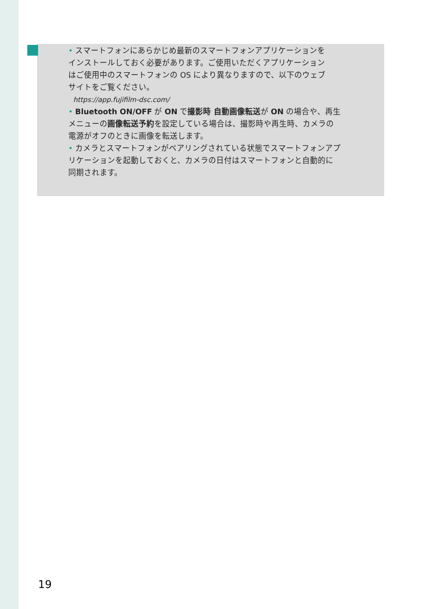• スマートフォンにあらかじめ最新のスマートフォンアプリケーションを
インストールしておく必要があります。ご使用いただくアプリケーション
はご使用中のスマートフォンの OS により異なりますので、以下のウェブ
サイトをご覧ください。
https://app.fujifilm-dsc.com/
• Bluetooth ON/OFF が ON で撮影時 自動画像転送が ON の場合や、再生
メニューの画像転送予約を設定している場合は、撮影時や再生時、カメラの
電源がオフのときに画像を転送します。
• カメラとスマートフォンがペアリングされている状態でスマートフォンアプ
リケーションを起動しておくと、カメラの日付はスマートフォンと自動的に
同期されます。
19